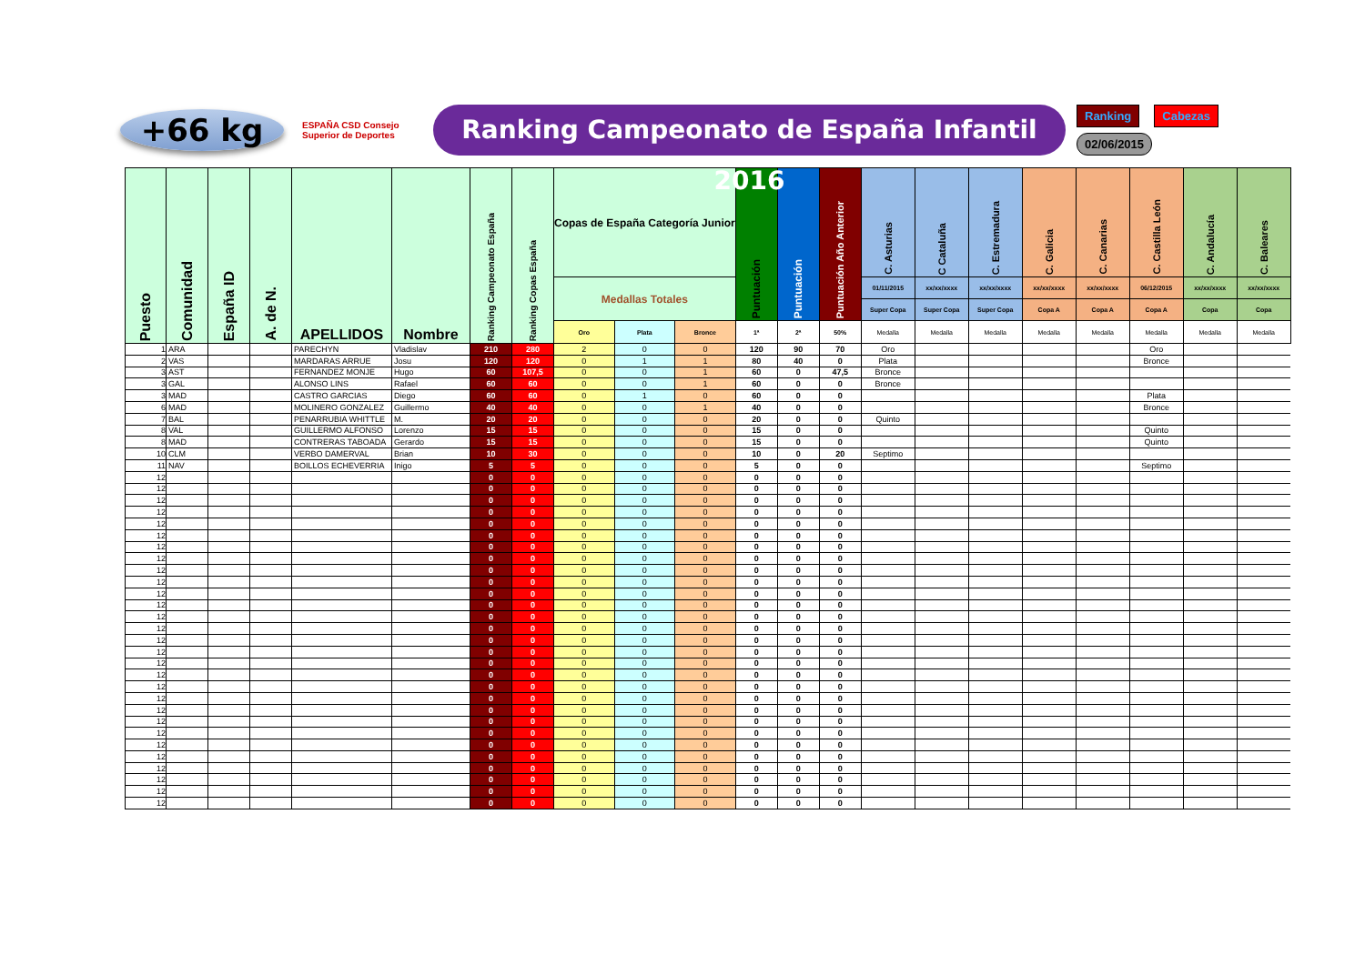+66 kg
ESPAÑA CSD Consejo Superior de Deportes
Ranking Campeonato de España Infantil 2016
Ranking Cabezas
02/06/2015
| Puesto | Comunidad | España ID | A. de N. | APELLIDOS | Nombre | Ranking Campeonato España | Ranking Copas España | Copas de España Categoría Junior | | | Puntuación | Puntuación | Puntuación Año Anterior | C. Asturias | C Cataluña | C. Estremadura | C. Galicia | C. Canarias | C. Castilla León | C. Andalucía | C. Baleares |
| --- | --- | --- | --- | --- | --- | --- | --- | --- | --- | --- | --- | --- | --- | --- | --- | --- | --- | --- | --- | --- | --- |
| | | | | | | | | Medallas Totales | | | | | | 01/11/2015 | xx/xx/xxxx | xx/xx/xxxx | xx/xx/xxxx | xx/xx/xxxx | 06/12/2015 | xx/xx/xxxx | xx/xx/xxxx |
| | | | | | | | | | | | | | | Super Copa | Super Copa | Super Copa | Copa A | Copa A | Copa A | Copa | Copa |
| | | | | | | | | Oro | Plata | Bronce | 1ª | 2ª | 50% | Medalla | Medalla | Medalla | Medalla | Medalla | Medalla | Medalla | Medalla |
| 1 | ARA | | | PARECHYN | Vladislav | 210 | 280 | 2 | 0 | 0 | 120 | 90 | 70 | Oro | | | | | Oro | | |
| 2 | VAS | | | MARDARAS ARRUE | Josu | 120 | 120 | 0 | 1 | 1 | 80 | 40 | 0 | Plata | | | | | Bronce | | |
| 3 | AST | | | FERNANDEZ MONJE | Hugo | 60 | 107,5 | 0 | 0 | 1 | 60 | 0 | 47,5 | Bronce | | | | | | | |
| 3 | GAL | | | ALONSO LINS | Rafael | 60 | 60 | 0 | 0 | 1 | 60 | 0 | 0 | Bronce | | | | | | | |
| 3 | MAD | | | CASTRO GARCIAS | Diego | 60 | 60 | 0 | 1 | 0 | 60 | 0 | 0 | | | | | | Plata | | |
| 6 | MAD | | | MOLINERO GONZALEZ | Guillermo | 40 | 40 | 0 | 0 | 1 | 40 | 0 | 0 | | | | | | Bronce | | |
| 7 | BAL | | | PENARRUBIA WHITTLE | M. | 20 | 20 | 0 | 0 | 0 | 20 | 0 | 0 | Quinto | | | | | | | |
| 8 | VAL | | | GUILLERMO ALFONSO | Lorenzo | 15 | 15 | 0 | 0 | 0 | 15 | 0 | 0 | | | | | | Quinto | | |
| 8 | MAD | | | CONTRERAS TABOADA | Gerardo | 15 | 15 | 0 | 0 | 0 | 15 | 0 | 0 | | | | | | Quinto | | |
| 10 | CLM | | | VERBO DAMERVAL | Brian | 10 | 30 | 0 | 0 | 0 | 10 | 0 | 20 | Septimo | | | | | | | |
| 11 | NAV | | | BOILLOS ECHEVERRIA | Inigo | 5 | 5 | 0 | 0 | 0 | 5 | 0 | 0 | | | | | | Septimo | | |
| 12 | | | | | | 0 | 0 | 0 | 0 | 0 | 0 | 0 | 0 | | | | | | | | |
| 12 | | | | | | 0 | 0 | 0 | 0 | 0 | 0 | 0 | 0 | | | | | | | | |
| 12 | | | | | | 0 | 0 | 0 | 0 | 0 | 0 | 0 | 0 | | | | | | | | |
| 12 | | | | | | 0 | 0 | 0 | 0 | 0 | 0 | 0 | 0 | | | | | | | | |
| 12 | | | | | | 0 | 0 | 0 | 0 | 0 | 0 | 0 | 0 | | | | | | | | |
| 12 | | | | | | 0 | 0 | 0 | 0 | 0 | 0 | 0 | 0 | | | | | | | | |
| 12 | | | | | | 0 | 0 | 0 | 0 | 0 | 0 | 0 | 0 | | | | | | | | |
| 12 | | | | | | 0 | 0 | 0 | 0 | 0 | 0 | 0 | 0 | | | | | | | | |
| 12 | | | | | | 0 | 0 | 0 | 0 | 0 | 0 | 0 | 0 | | | | | | | | |
| 12 | | | | | | 0 | 0 | 0 | 0 | 0 | 0 | 0 | 0 | | | | | | | | |
| 12 | | | | | | 0 | 0 | 0 | 0 | 0 | 0 | 0 | 0 | | | | | | | | |
| 12 | | | | | | 0 | 0 | 0 | 0 | 0 | 0 | 0 | 0 | | | | | | | | |
| 12 | | | | | | 0 | 0 | 0 | 0 | 0 | 0 | 0 | 0 | | | | | | | | |
| 12 | | | | | | 0 | 0 | 0 | 0 | 0 | 0 | 0 | 0 | | | | | | | | |
| 12 | | | | | | 0 | 0 | 0 | 0 | 0 | 0 | 0 | 0 | | | | | | | | |
| 12 | | | | | | 0 | 0 | 0 | 0 | 0 | 0 | 0 | 0 | | | | | | | | |
| 12 | | | | | | 0 | 0 | 0 | 0 | 0 | 0 | 0 | 0 | | | | | | | | |
| 12 | | | | | | 0 | 0 | 0 | 0 | 0 | 0 | 0 | 0 | | | | | | | | |
| 12 | | | | | | 0 | 0 | 0 | 0 | 0 | 0 | 0 | 0 | | | | | | | | |
| 12 | | | | | | 0 | 0 | 0 | 0 | 0 | 0 | 0 | 0 | | | | | | | | |
| 12 | | | | | | 0 | 0 | 0 | 0 | 0 | 0 | 0 | 0 | | | | | | | | |
| 12 | | | | | | 0 | 0 | 0 | 0 | 0 | 0 | 0 | 0 | | | | | | | | |
| 12 | | | | | | 0 | 0 | 0 | 0 | 0 | 0 | 0 | 0 | | | | | | | | |
| 12 | | | | | | 0 | 0 | 0 | 0 | 0 | 0 | 0 | 0 | | | | | | | | |
| 12 | | | | | | 0 | 0 | 0 | 0 | 0 | 0 | 0 | 0 | | | | | | | | |
| 12 | | | | | | 0 | 0 | 0 | 0 | 0 | 0 | 0 | 0 | | | | | | | | |
| 12 | | | | | | 0 | 0 | 0 | 0 | 0 | 0 | 0 | 0 | | | | | | | | |
| 12 | | | | | | 0 | 0 | 0 | 0 | 0 | 0 | 0 | 0 | | | | | | | | |
| 12 | | | | | | 0 | 0 | 0 | 0 | 0 | 0 | 0 | 0 | | | | | | | | |